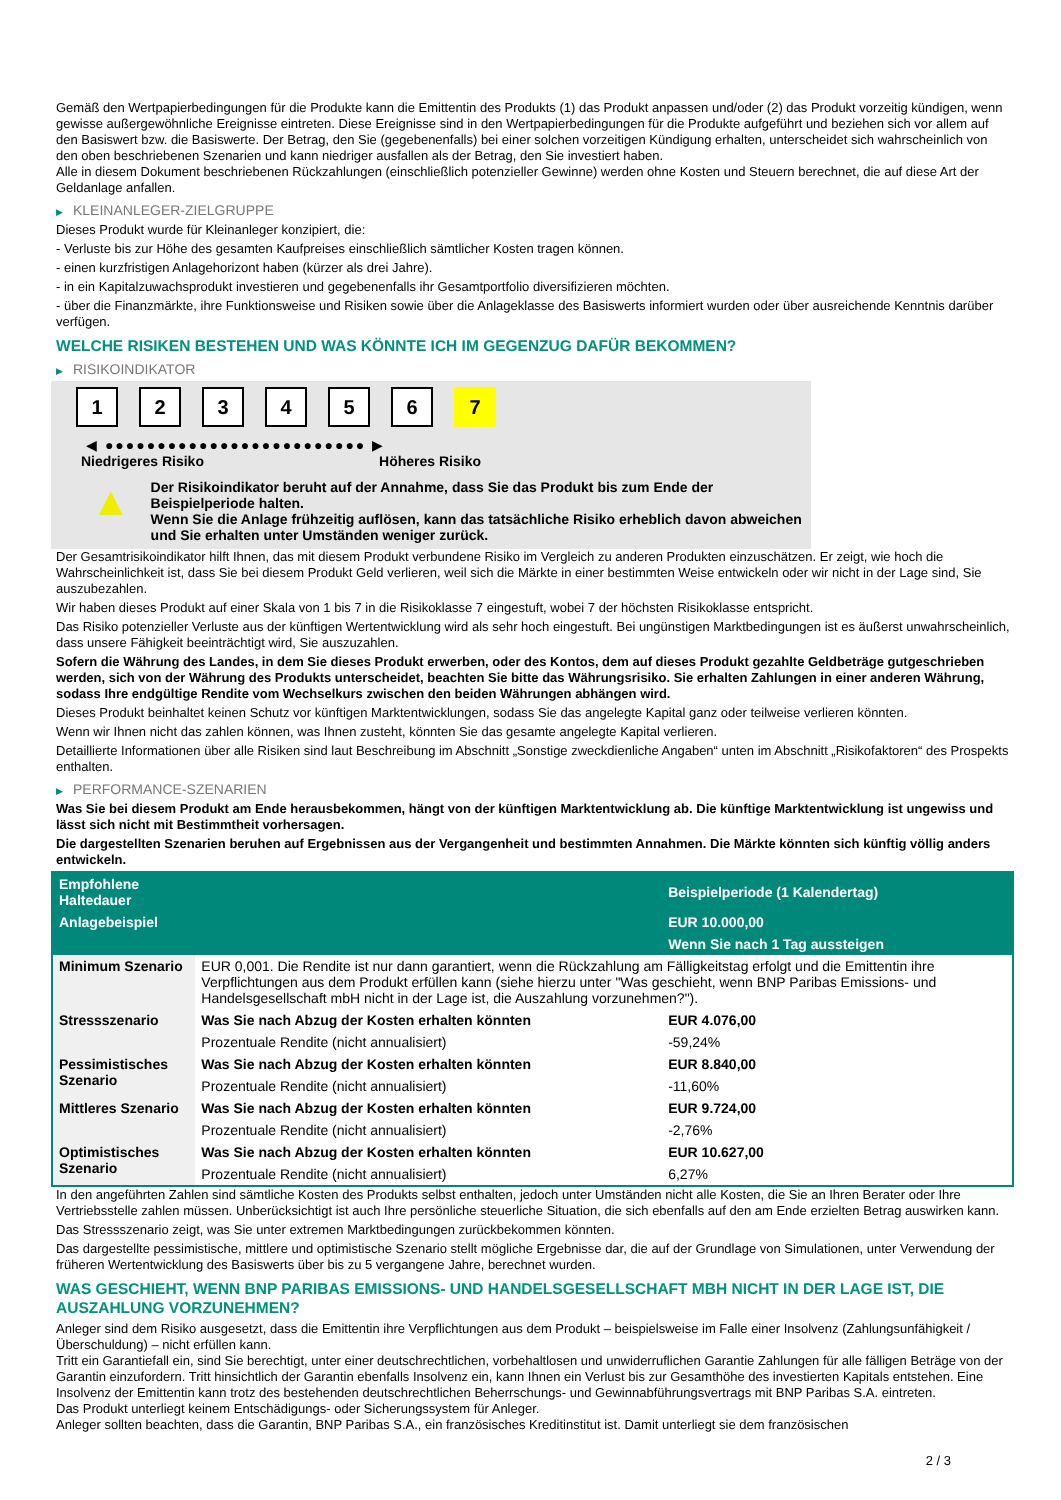Gemäß den Wertpapierbedingungen für die Produkte kann die Emittentin des Produkts (1) das Produkt anpassen und/oder (2) das Produkt vorzeitig kündigen, wenn gewisse außergewöhnliche Ereignisse eintreten. Diese Ereignisse sind in den Wertpapierbedingungen für die Produkte aufgeführt und beziehen sich vor allem auf den Basiswert bzw. die Basiswerte. Der Betrag, den Sie (gegebenenfalls) bei einer solchen vorzeitigen Kündigung erhalten, unterscheidet sich wahrscheinlich von den oben beschriebenen Szenarien und kann niedriger ausfallen als der Betrag, den Sie investiert haben.
Alle in diesem Dokument beschriebenen Rückzahlungen (einschließlich potenzieller Gewinne) werden ohne Kosten und Steuern berechnet, die auf diese Art der Geldanlage anfallen.
▶ KLEINANLEGER-ZIELGRUPPE
Dieses Produkt wurde für Kleinanleger konzipiert, die:
- Verluste bis zur Höhe des gesamten Kaufpreises einschließlich sämtlicher Kosten tragen können.
- einen kurzfristigen Anlagehorizont haben (kürzer als drei Jahre).
- in ein Kapitalzuwachsprodukt investieren und gegebenenfalls ihr Gesamtportfolio diversifizieren möchten.
- über die Finanzmärkte, ihre Funktionsweise und Risiken sowie über die Anlageklasse des Basiswerts informiert wurden oder über ausreichende Kenntnis darüber verfügen.
WELCHE RISIKEN BESTEHEN UND WAS KÖNNTE ICH IM GEGENZUG DAFÜR BEKOMMEN?
▶ RISIKOINDIKATOR
1 2 3 4 5 6 7
◀ ●●●●●●●●●●●●●●●●●●●●●●●●● ▶
Niedrigeres Risiko Höheres Risiko
▲
Der Risikoindikator beruht auf der Annahme, dass Sie das Produkt bis zum Ende der Beispielperiode halten.
Wenn Sie die Anlage frühzeitig auflösen, kann das tatsächliche Risiko erheblich davon abweichen und Sie erhalten unter Umständen weniger zurück.
Der Gesamtrisikoindikator hilft Ihnen, das mit diesem Produkt verbundene Risiko im Vergleich zu anderen Produkten einzuschätzen. Er zeigt, wie hoch die Wahrscheinlichkeit ist, dass Sie bei diesem Produkt Geld verlieren, weil sich die Märkte in einer bestimmten Weise entwickeln oder wir nicht in der Lage sind, Sie auszubezahlen.
Wir haben dieses Produkt auf einer Skala von 1 bis 7 in die Risikoklasse 7 eingestuft, wobei 7 der höchsten Risikoklasse entspricht.
Das Risiko potenzieller Verluste aus der künftigen Wertentwicklung wird als sehr hoch eingestuft. Bei ungünstigen Marktbedingungen ist es äußerst unwahrscheinlich, dass unsere Fähigkeit beeinträchtigt wird, Sie auszuzahlen.
Sofern die Währung des Landes, in dem Sie dieses Produkt erwerben, oder des Kontos, dem auf dieses Produkt gezahlte Geldbeträge gutgeschrieben werden, sich von der Währung des Produkts unterscheidet, beachten Sie bitte das Währungsrisiko. Sie erhalten Zahlungen in einer anderen Währung, sodass Ihre endgültige Rendite vom Wechselkurs zwischen den beiden Währungen abhängen wird.
Dieses Produkt beinhaltet keinen Schutz vor künftigen Marktentwicklungen, sodass Sie das angelegte Kapital ganz oder teilweise verlieren könnten.
Wenn wir Ihnen nicht das zahlen können, was Ihnen zusteht, könnten Sie das gesamte angelegte Kapital verlieren.
Detaillierte Informationen über alle Risiken sind laut Beschreibung im Abschnitt „Sonstige zweckdienliche Angaben“ unten im Abschnitt „Risikofaktoren“ des Prospekts enthalten.
▶ PERFORMANCE-SZENARIEN
Was Sie bei diesem Produkt am Ende herausbekommen, hängt von der künftigen Marktentwicklung ab. Die künftige Marktentwicklung ist ungewiss und lässt sich nicht mit Bestimmtheit vorhersagen.
Die dargestellten Szenarien beruhen auf Ergebnissen aus der Vergangenheit und bestimmten Annahmen. Die Märkte könnten sich künftig völlig anders entwickeln.
| Empfohlene Haltedauer | | Beispielperiode (1 Kalendertag) |
| --- | --- | --- |
| Anlagebeispiel | | EUR 10.000,00 |
| | | Wenn Sie nach 1 Tag aussteigen |
| Minimum Szenario | EUR 0,001. Die Rendite ist nur dann garantiert, wenn die Rückzahlung am Fälligkeitstag erfolgt und die Emittentin ihre Verpflichtungen aus dem Produkt erfüllen kann (siehe hierzu unter "Was geschieht, wenn BNP Paribas Emissions- und Handelsgesellschaft mbH nicht in der Lage ist, die Auszahlung vorzunehmen?"). | |
| Stressszenario | Was Sie nach Abzug der Kosten erhalten könnten | EUR 4.076,00 |
| | Prozentuale Rendite (nicht annualisiert) | -59,24% |
| Pessimistisches Szenario | Was Sie nach Abzug der Kosten erhalten könnten | EUR 8.840,00 |
| | Prozentuale Rendite (nicht annualisiert) | -11,60% |
| Mittleres Szenario | Was Sie nach Abzug der Kosten erhalten könnten | EUR 9.724,00 |
| | Prozentuale Rendite (nicht annualisiert) | -2,76% |
| Optimistisches Szenario | Was Sie nach Abzug der Kosten erhalten könnten | EUR 10.627,00 |
| | Prozentuale Rendite (nicht annualisiert) | 6,27% |
In den angeführten Zahlen sind sämtliche Kosten des Produkts selbst enthalten, jedoch unter Umständen nicht alle Kosten, die Sie an Ihren Berater oder Ihre Vertriebsstelle zahlen müssen. Unberücksichtigt ist auch Ihre persönliche steuerliche Situation, die sich ebenfalls auf den am Ende erzielten Betrag auswirken kann.
Das Stressszenario zeigt, was Sie unter extremen Marktbedingungen zurückbekommen könnten.
Das dargestellte pessimistische, mittlere und optimistische Szenario stellt mögliche Ergebnisse dar, die auf der Grundlage von Simulationen, unter Verwendung der früheren Wertentwicklung des Basiswerts über bis zu 5 vergangene Jahre, berechnet wurden.
WAS GESCHIEHT, WENN BNP PARIBAS EMISSIONS- UND HANDELSGESELLSCHAFT MBH NICHT IN DER LAGE IST, DIE AUSZAHLUNG VORZUNEHMEN?
Anleger sind dem Risiko ausgesetzt, dass die Emittentin ihre Verpflichtungen aus dem Produkt – beispielsweise im Falle einer Insolvenz (Zahlungsunfähigkeit / Überschuldung) – nicht erfüllen kann.
Tritt ein Garantiefall ein, sind Sie berechtigt, unter einer deutschrechtlichen, vorbehaltlosen und unwiderruflichen Garantie Zahlungen für alle fälligen Beträge von der Garantin einzufordern. Tritt hinsichtlich der Garantin ebenfalls Insolvenz ein, kann Ihnen ein Verlust bis zur Gesamthöhe des investierten Kapitals entstehen. Eine Insolvenz der Emittentin kann trotz des bestehenden deutschrechtlichen Beherrschungs- und Gewinnabführungsvertrags mit BNP Paribas S.A. eintreten.
Das Produkt unterliegt keinem Entschädigungs- oder Sicherungssystem für Anleger.
Anleger sollten beachten, dass die Garantin, BNP Paribas S.A., ein französisches Kreditinstitut ist. Damit unterliegt sie dem französischen
2 / 3